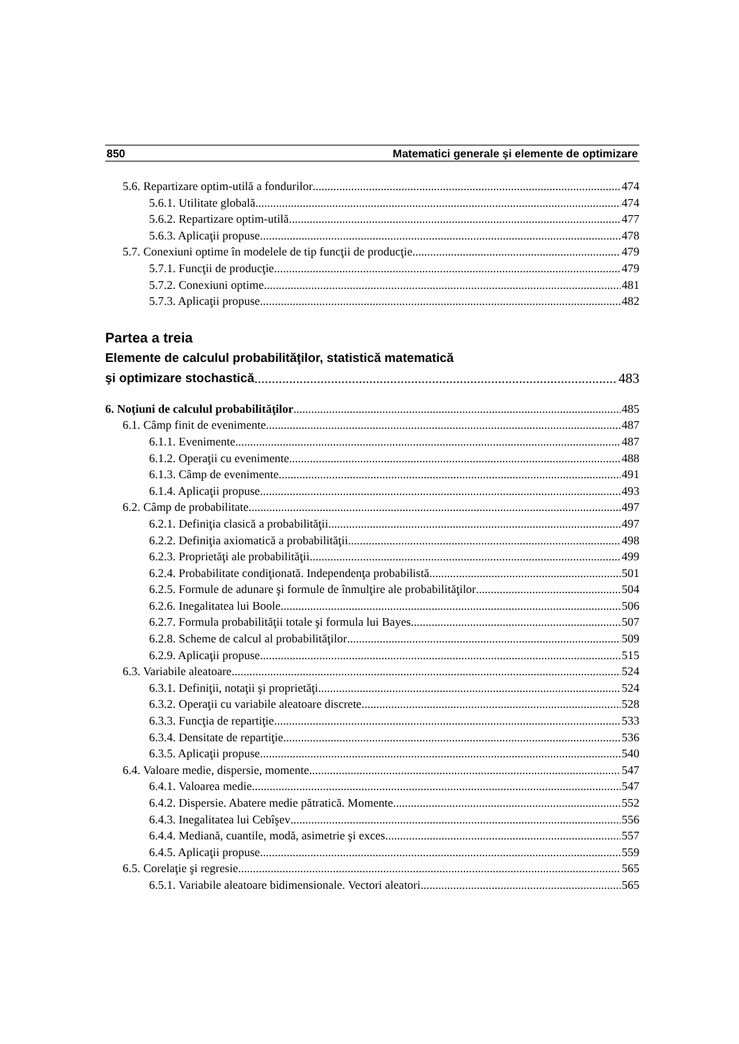850 Matematici generale şi elemente de optimizare
5.6. Repartizare optim-utilă a fondurilor 474
5.6.1. Utilitate globală 474
5.6.2. Repartizare optim-utilă 477
5.6.3. Aplicaţii propuse 478
5.7. Conexiuni optime în modelele de tip funcţii de producţie 479
5.7.1. Funcţii de producţie 479
5.7.2. Conexiuni optime 481
5.7.3. Aplicaţii propuse 482
Partea a treia
Elemente de calculul probabilităţilor, statistică matematică
şi optimizare stochastică 483
6. Noţiuni de calculul probabilităţilor 485
6.1. Câmp finit de evenimente 487
6.1.1. Evenimente 487
6.1.2. Operaţii cu evenimente 488
6.1.3. Câmp de evenimente 491
6.1.4. Aplicaţii propuse 493
6.2. Câmp de probabilitate 497
6.2.1. Definiţia clasică a probabilităţii 497
6.2.2. Definiţia axiomatică a probabilităţii 498
6.2.3. Proprietăţi ale probabilităţii 499
6.2.4. Probabilitate condiţionată. Independenţa probabilistă 501
6.2.5. Formule de adunare şi formule de înmulţire ale probabilităţilor 504
6.2.6. Inegalitatea lui Boole 506
6.2.7. Formula probabilităţii totale şi formula lui Bayes 507
6.2.8. Scheme de calcul al probabilităţilor 509
6.2.9. Aplicaţii propuse 515
6.3. Variabile aleatoare 524
6.3.1. Definiţii, notaţii şi proprietăţi 524
6.3.2. Operaţii cu variabile aleatoare discrete 528
6.3.3. Funcţia de repartiţie 533
6.3.4. Densitate de repartiţie 536
6.3.5. Aplicaţii propuse 540
6.4. Valoare medie, dispersie, momente 547
6.4.1. Valoarea medie 547
6.4.2. Dispersie. Abatere medie pătratică. Momente 552
6.4.3. Inegalitatea lui Cebîşev 556
6.4.4. Mediană, cuantile, modă, asimetrie şi exces 557
6.4.5. Aplicaţii propuse 559
6.5. Corelaţie şi regresie 565
6.5.1. Variabile aleatoare bidimensionale. Vectori aleatori 565